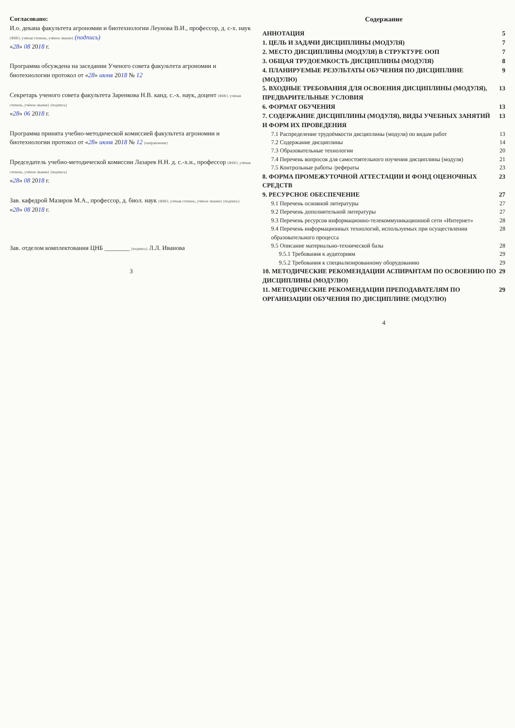Согласовано:
И.о. декана факультета агрономии и биотехнологии Леунова В.И., профессор, д. с-х. наук (ФИО, учёная степень, учёное звание) (подпись)
«28» 08 2018 г.
Программа обсуждена на заседании Ученого совета факультета агрономии и биотехнологии протокол от «28» июня 2018 № 12
Секретарь ученого совета факультета Заренкова Н.В. канд. с.-х. наук, доцент (ФИО, учёная степень, учёное звание) (подпись)
«28» 06 2018 г.
Программа принята учебно-методической комиссией факультета агрономии и биотехнологии протокол от «28» июня 2018 № 12 (направление)
Председатель учебно-методической комиссии Лазарев Н.Н. д. с.-х.н., профессор (ФИО, учёная степень, учёное звание) (подпись)
«28» 08 2018 г.
Зав. кафедрой Мазиров М.А., профессор, д. биол. наук (ФИО, учёная степень, учёное звание) (подпись)
«28» 08 2018 г.
Зав. отделом комплектования ЦНБ ________ (подпись) Л.Л. Иванова
3
Содержание
АННОТАЦИЯ 5
1. ЦЕЛЬ И ЗАДАЧИ ДИСЦИПЛИНЫ (МОДУЛЯ) 7
2. МЕСТО ДИСЦИПЛИНЫ (МОДУЛЯ) В СТРУКТУРЕ ООП 7
3. ОБЩАЯ ТРУДОЕМКОСТЬ ДИСЦИПЛИНЫ (МОДУЛЯ) 8
4. ПЛАНИРУЕМЫЕ РЕЗУЛЬТАТЫ ОБУЧЕНИЯ ПО ДИСЦИПЛИНЕ (МОДУЛЮ) 9
5. ВХОДНЫЕ ТРЕБОВАНИЯ ДЛЯ ОСВОЕНИЯ ДИСЦИПЛИНЫ (МОДУЛЯ), ПРЕДВАРИТЕЛЬНЫЕ УСЛОВИЯ 13
6. ФОРМАТ ОБУЧЕНИЯ 13
7. СОДЕРЖАНИЕ ДИСЦИПЛИНЫ (МОДУЛЯ), ВИДЫ УЧЕБНЫХ ЗАНЯТИЙ И ФОРМ ИХ ПРОВЕДЕНИЯ 13
7.1 Распределение трудоёмкости дисциплины (модуля) по видам работ 13
7.2 Содержание дисциплины 14
7.3 Образовательные технологии 20
7.4 Перечень вопросов для самостоятельного изучения дисциплины (модуля) 21
7.5 Контрольные работы /рефераты 23
8. ФОРМА ПРОМЕЖУТОЧНОЙ АТТЕСТАЦИИ И ФОНД ОЦЕНОЧНЫХ СРЕДСТВ 23
9. РЕСУРСНОЕ ОБЕСПЕЧЕНИЕ 27
9.1 Перечень основной литературы 27
9.2 Перечень дополнительной литературы 27
9.3 Перечень ресурсов информационно-телекоммуникационной сети «Интернет» 28
9.4 Перечень информационных технологий, используемых при осуществлении образовательного процесса 28
9.5 Описание материально-технической базы 28
9.5.1 Требования к аудиториям 29
9.5.2 Требования к специализированному оборудованию 29
10. МЕТОДИЧЕСКИЕ РЕКОМЕНДАЦИИ АСПИРАНТАМ ПО ОСВОЕНИЮ ПО ДИСЦИПЛИНЫ (МОДУЛЮ) 29
11. МЕТОДИЧЕСКИЕ РЕКОМЕНДАЦИИ ПРЕПОДАВАТЕЛЯМ ПО ОРГАНИЗАЦИИ ОБУЧЕНИЯ ПО ДИСЦИПЛИНЕ (МОДУЛЮ) 29
4